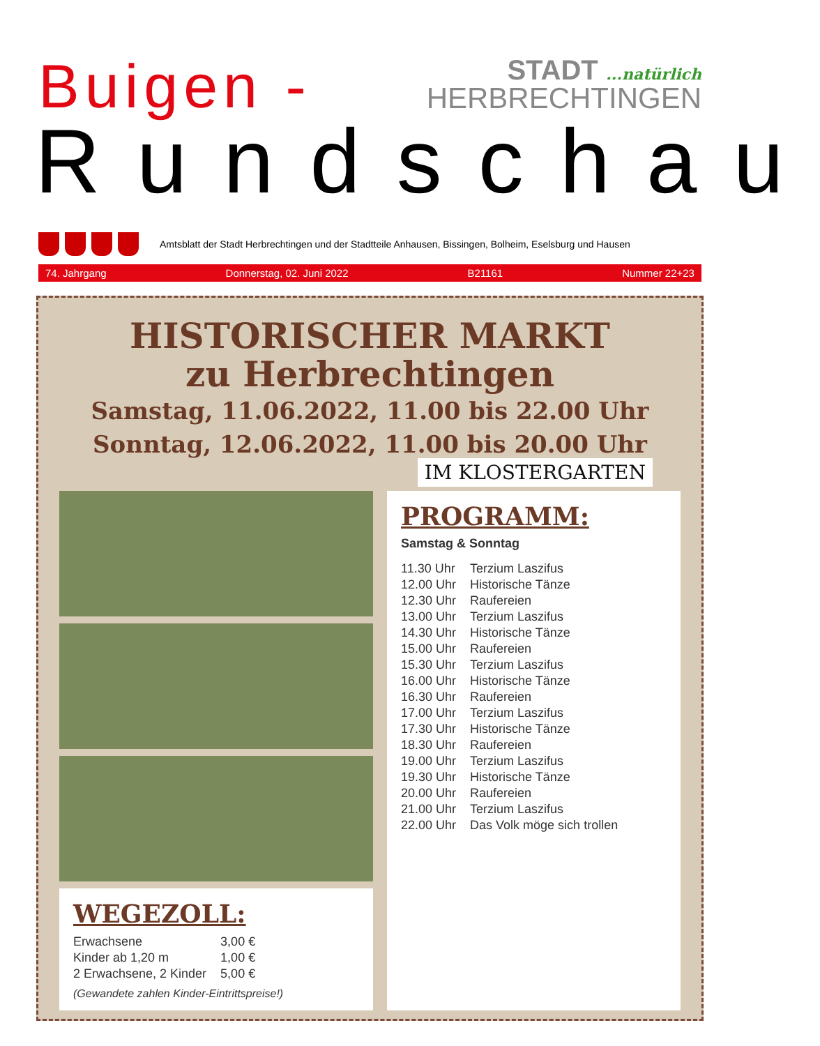Buigen -
STADT ...natürlich
HERBRECHTINGEN
Rundschau
Amtsblatt der Stadt Herbrechtingen und der Stadtteile Anhausen, Bissingen, Bolheim, Eselsburg und Hausen
74. Jahrgang Donnerstag, 02. Juni 2022 B21161 Nummer 22+23
HISTORISCHER MARKT
zu Herbrechtingen
Samstag, 11.06.2022, 11.00 bis 22.00 Uhr
Sonntag, 12.06.2022, 11.00 bis 20.00 Uhr
IM KLOSTERGARTEN
WEGEZOLL:
| Erwachsene | 3,00 € |
| Kinder ab 1,20 m | 1,00 € |
| 2 Erwachsene, 2 Kinder | 5,00 € |
(Gewandete zahlen Kinder-Eintrittspreise!)
PROGRAMM:
Samstag & Sonntag
| 11.30 Uhr | Terzium Laszifus |
| 12.00 Uhr | Historische Tänze |
| 12.30 Uhr | Raufereien |
| 13.00 Uhr | Terzium Laszifus |
| 14.30 Uhr | Historische Tänze |
| 15.00 Uhr | Raufereien |
| 15.30 Uhr | Terzium Laszifus |
| 16.00 Uhr | Historische Tänze |
| 16.30 Uhr | Raufereien |
| 17.00 Uhr | Terzium Laszifus |
| 17.30 Uhr | Historische Tänze |
| 18.30 Uhr | Raufereien |
| 19.00 Uhr | Terzium Laszifus |
| 19.30 Uhr | Historische Tänze |
| 20.00 Uhr | Raufereien |
| 21.00 Uhr | Terzium Laszifus |
| 22.00 Uhr | Das Volk möge sich trollen |